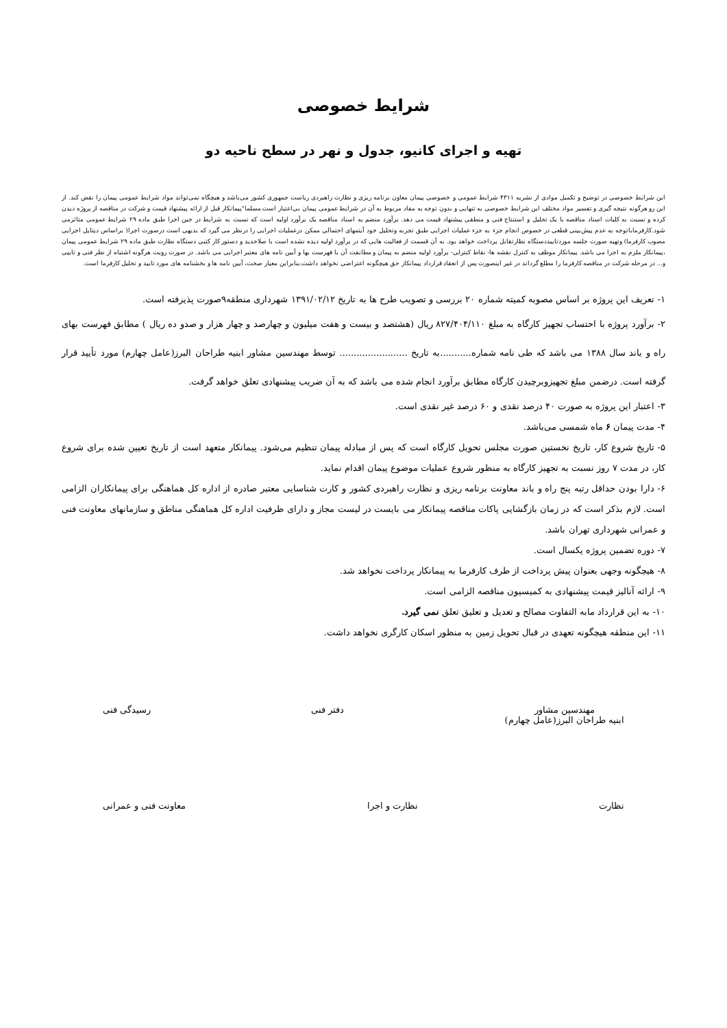شرایط خصوصی
تهیه و اجرای کانیو، جدول و نهر در سطح ناحیه دو
این شرایط خصوصی در توضیح و تکمیل موادی از نشریه ۴۳۱۱ شرایط عمومی و خصوصی پیمان معاون برنامه ریزی و نظارت راهبردی ریاست جمهوری کشور می‌باشد و هیچگاه نمی‌تواند مواد شرایط عمومی پیمان را نقض کند. از این رو هرگونه نتیجه گیری و تفسیر مواد مختلف این شرایط خصوصی به تنهایی و بدون توجه به مفاد مربوط به آن در شرایط عمومی پیمان بی‌اعتبار است.مسلما"پیمانکار قبل از ارائه پیشنهاد قیمت و شرکت در مناقصه از پروژه دیدن کرده و نسبت به کلیات اسناد مناقصه با یک تحلیل و استنتاج فنی و منطقی پیشنهاد قیمت می دهد. برآورد منضم به اسناد مناقصه یک برآورد اولیه است که نسبت به شرایط در حین اجرا طبق ماده ۲۹ شرایط عمومی متاثرمی شود.کارفرماباتوجه به عدم پیش‌بینی قطعی در خصوص انجام جزء به جزء عملیات اجرایی طبق تجربه وتحلیل خود آیتمهای احتمالی ممکن درعملیات اجرایی را درنظر می گیرد که بدیهی است درصورت اجرا( براساس دیتایل اجرایی مصوب کارفرما) وتهیه صورت جلسه موردتاییددستگاه نظارتقابل پرداخت خواهد بود. به آن قسمت از فعالیت هایی که در برآورد اولیه دیده نشده است با صلاحدید و دستور کار کتبی دستگاه نظارت طبق ماده ۲۹ شرایط عمومی پیمان ،پیمانکار ملزم به اجرا می باشد. پیمانکار موظف به کنترل نقشه ها- نقاط کنترلی- برآورد اولیه منضم به پیمان و مطابقت آن با فهرست بها و آیین نامه های معتبر اجرایی می باشد. در صورت رویت هرگونه اشتباه از نظر فنی و تایپی و... در مرحله شرکت در مناقصه کارفرما را مطلع گرداند در غیر اینصورت پس از انعقاد قرارداد پیمانکار حق هیچگونه اعتراضی نخواهد داشت.بنابراین معیار صحت، آیین نامه ها و بخشنامه های مورد تایید و تحلیل کارفرما است.
۱- تعریف این پروژه بر اساس مصوبه کمیته شماره ۲۰ بررسی و تصویب طرح ها به تاریخ ۱۳۹۱/۰۲/۱۲ شهرداری منطقه۹صورت پذیرفته است.
۲- برآورد پروژه با احتساب تجهیز کارگاه به مبلغ ۸۲۷/۴۰۴/۱۱۰ ریال (هشتصد و بیست و هفت میلیون و چهارصد و چهار هزار و صدو ده ریال ) مطابق فهرست بهای راه و باند سال ۱۳۸۸ می باشد که طی نامه شماره...........به تاریخ ........................ توسط مهندسین مشاور ابنیه طراحان البرز(عامل چهارم) مورد تأیید قرار گرفته است. درضمن مبلغ تجهیزوبرچیدن کارگاه مطابق برآورد انجام شده می باشد که به آن ضریب پیشنهادی تعلق خواهد گرفت.
۳- اعتبار این پروژه به صورت ۴۰ درصد نقدی و ۶۰ درصد غیر نقدی است.
۴- مدت پیمان ۶ ماه شمسی می‌باشد.
۵- تاریخ شروع کار، تاریخ نخستین صورت مجلس تحویل کارگاه است که پس از مبادله پیمان تنظیم می‌شود. پیمانکار متعهد است از تاریخ تعیین شده برای شروع کار، در مدت ۷ روز نسبت به تجهیز کارگاه به منظور شروع عملیات موضوع پیمان اقدام نماید.
۶- دارا بودن حداقل رتبه پنج راه و باند معاونت برنامه ریزی و نظارت راهبردی کشور و کارت شناسایی معتبر صادره از اداره کل هماهنگی برای پیمانکاران الزامی است. لازم بذکر است که در زمان بازگشایی پاکات مناقصه پیمانکار می بایست در لیست مجاز و دارای ظرفیت اداره کل هماهنگی مناطق و سازمانهای معاونت فنی و عمرانی شهرداری تهران باشد.
۷- دوره تضمین پروژه یکسال است.
۸- هیچگونه وجهی بعنوان پیش پرداخت از طرف کارفرما به پیمانکار پرداخت نخواهد شد.
۹- ارائه آنالیز قیمت پیشنهادی به کمیسیون مناقصه الزامی است.
۱۰- به این قرارداد مابه التفاوت مصالح و تعدیل و تعلیق تعلق نمی گیرد.
۱۱- این منطقه هیچگونه تعهدی در قبال تحویل زمین به منظور اسکان کارگری نخواهد داشت.
مهندسین مشاور
ابنیه طراحان البرز(عامل چهارم)
دفتر فنی رسیدگی فنی
نظارت نظارت و اجرا معاونت فنی و عمرانی